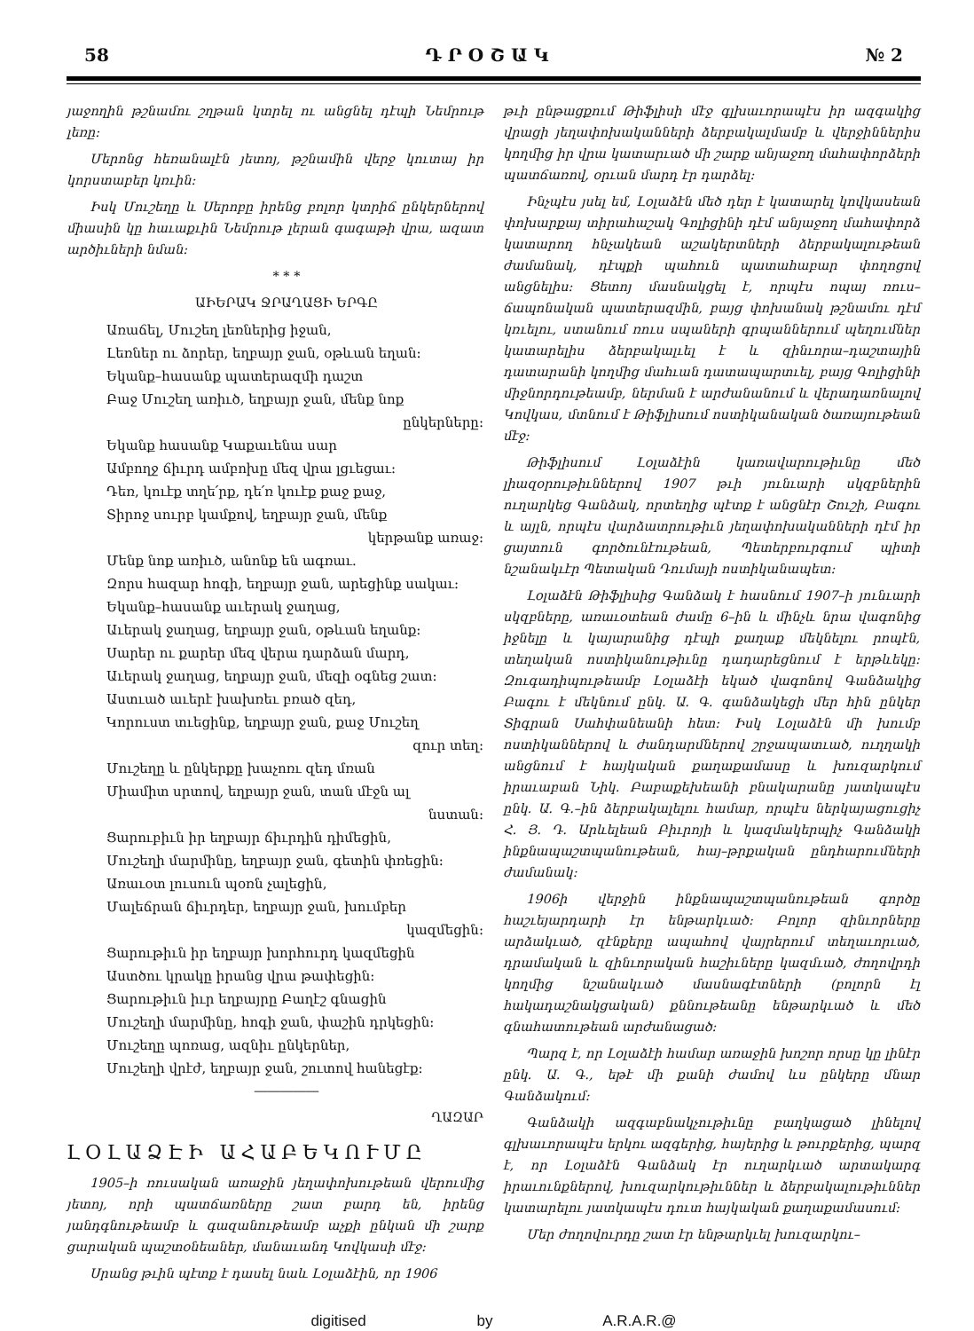58 Դ Ր Օ Շ Ա Կ № 2
յաջողին թշնամու շղթան կտրել ու անցնել դէպի Նեմրութ լեռը։
Մերոնց հեռանալէն յետոյ, թշնամին վերջ կուտայ իր կորստաբեր կռւին։
Իսկ Մուշեղը և Սերոբը իրենց բոլոր կտրիճ ընկերներով միասին կը հաւաքւին Նեմրութ լերան գագաթի վրա, ազատ արծիւների նման։
* * *
ԱԻԵՐԱԿ ՋՐԱՂԱՑԻ ԵՐԳԸ
Առաճել, Մուշեղ լեռներից իջան,
Լեռներ ու ձորեր, եղբայր ջան, օթևան եղան։
Եկանք–հասանք պատերազմի դաշտ
Բաջ Մուշեղ առիւծ, եղբայր ջան, մենք նոք
ընկերները։
Եկանք հասանք Կաքաւենա սար
Ամբողջ ճիւրդ ամբոխը մեզ վրա լցւեցաւ։
Դեռ, կուէք տղե՛րք, դե՛ռ կուէք քաջ քաջ,
Տիրոջ սուրբ կամքով, եղբայր ջան, մենք
կերթանք առաջ։
Մենք նոք առիւծ, անոնք են ագռաւ.
Զորս հազար հոգի, եղբայր ջան, արեցինք սակաւ։
Եկանք–հասանք աւերակ ջաղաց,
Աւերակ ջաղաց, եղբայր ջան, օթևան եղանք։
Սարեր ու քարեր մեզ վերա դարձան մարդ,
Աւերակ ջաղաց, եղբայր ջան, մեզի օգնեց շատ։
Աստւած աւերէ խախռեւ բռած զեդ,
Կորուստ տւեցինք, եղբայր ջան, քաջ Մուշեղ
զուր տեղ։
Մուշեղը և ընկերքը խաչոռւ զեդ մռան
Միամիտ սրտով, եղբայր ջան, տան մէջն ալ
նստան։
Ցարուբիւն իր եղբայր ճիւրդին դիմեցին,
Մուշեղի մարմինը, եղբայր ջան, գետին փռեցին։
Առաւօտ լուսուն պօռն չալեցին,
Մալեճրան ճիւրդեր, եղբայր ջան, խումբեր
կազմեցին։
Ցարութիւն իր եղբայր խորհուրդ կազմեցին
Աստծու կրակը իրանց վրա թափեցին։
Ցարութիւն իւր եղբայրը Բաղէշ գնացին
Մուշեղի մարմինը, հոգի ջան, փաշին դրկեցին։
Մուշեղը պոռաց, ազնիւ ընկերներ,
Մուշեղի վրէժ, եղբայր ջան, շուտով հանեցէք։
―――――
ՂԱԶԱՐ
ԼՕԼԱՁԷԻ ԱՀԱԲԵԿՈՒՄԸ
1905–ի ռուսական առաջին յեղափոխութեան վերումից յետոյ, որի պատճառները շատ բարդ են, իրենց յանդգնութեամբ և գազանութեամբ աչքի ընկան մի շարք ցարական պաշտօնեաներ, մանաւանդ Կովկասի մէջ։
Սրանց թւին պէտք է դասել նաև Լօլաձէին, որ 1906
թւի ընթացքում Թիֆլիսի մէջ գլխաւորապէս իր ազգակից վրացի յեղափոխականների ձերբակալմամբ և վերջիններիս կողմից իր վրա կատարւած մի շարք անյաջող մահափորձերի պատճառով, օրւան մարդ էր դարձել։
Ինչպէս յսել եմ, Լօլաձէն մեծ դեր է կատարել կովկասեան փոխարքայ տիրահաշակ Գոլիցինի դէմ անյաջող մահափորձ կատարող հնչակեան աշակերտների ձերբակալութեան ժամանակ, դէպքի պահուն պատահաբար փողոցով անցնելիս։ Ցետոյ մասնակցել է, որպէս ոպայ ռուս–ճապոնական պատերազմին, բայց փոխանակ թշնամու դէմ կռւելու, ստանում ռուս սպաների գրպաններում պեղումներ կատարելիս ձերբակալւել է և զինւորա–դաշտային դատարանի կողմից մահւան դատապարտւել, բայց Գոլիցինի միջնորդութեամբ, ներման է արժանանում և վերադառնալով Կովկաս, մտնում է Թիֆլիսում ոստիկանական ծառայութեան մէջ։
Թիֆլիսում Լօլաձէին կառավարութիւնը մեծ լիազօրութիւններով 1907 թւի յունւարի սկզբներին ուղարկեց Գանձակ, որտեղից պէտք է անցնէր Շուշի, Բագու և այլն, որպէս վարձատրութիւն յեղափոխականների դէմ իր ցայտուն գործունէութեան, Պետերբուրգում պիտի նշանակւէր Պետական Դումայի ոստիկանապետ։
Լօլաձէն Թիֆլիսից Գանձակ է հասնում 1907–ի յունւարի սկզբները, առաւօտեան ժամը 6–ին և մինչև նրա վագոնից իջնելը և կայարանից դէպի քաղաք մեկնելու րոպէն, տեղական ոստիկանութիւնը դադարեցնում է երթևեկը։ Զուգադիպութեամբ Լօլաձէի եկած վագոնով Գանձակից Բագու է մեկնում ընկ. Ա. Գ. գանձակեցի մեր հին ընկեր Տիգրան Սահփանեանի հետ։ Իսկ Լօլաձէն մի խումբ ոստիկաններով և ժանդարմներով շրջապատւած, ուղղակի անցնում է հայկական քաղաքամասը և խուզարկում իրաւաբան Նիկ. Բաբաքեխեանի բնակարանը յատկապէս ընկ. Ա. Գ.–ին ձերբակալելու համար, որպէս ներկայացուցիչ Հ. Յ. Դ. Արևելեան Բիւրոյի և կազմակերպիչ Գանձակի ինքնապաշտպանութեան, հայ–թրքական ընդհարումների ժամանակ։
1906ի վերջին ինքնապաշտպանութեան գործը հաշւեյարդարի էր ենթարկւած։ Բոլոր զինւորները արձակւած, զէնքերը ապահով վայրերում տեղաւորւած, դրամական և զինւորական հաշիւները կազմւած, ժողովրդի կողմից նշանակւած մասնագէտների (բոլորն էլ հակադաշնակցական) քննութեանը ենթարկւած և մեծ գնահատութեան արժանացած։
Պարզ է, որ Լօլաձէի համար առաջին խոշոր որսը կը լինէր ընկ. Ա. Գ., եթէ մի քանի ժամով ևս ընկերը մնար Գանձակում։
Գանձակի ազգաբնակչութիւնը բաղկացած լինելով գլխաւորապէս երկու ազգերից, հայերից և թուրքերից, պարզ է, որ Լօլաձէն Գանձակ էր ուղարկւած արտակարգ իրաւունքներով, խուզարկութիւններ և ձերբակալութիւններ կատարելու յատկապէս դուտ հայկական քաղաքամասում։
Մեր ժողովուրդը շատ էր ենթարկւել խուզարկու–
digitised by A.R.A.R.@